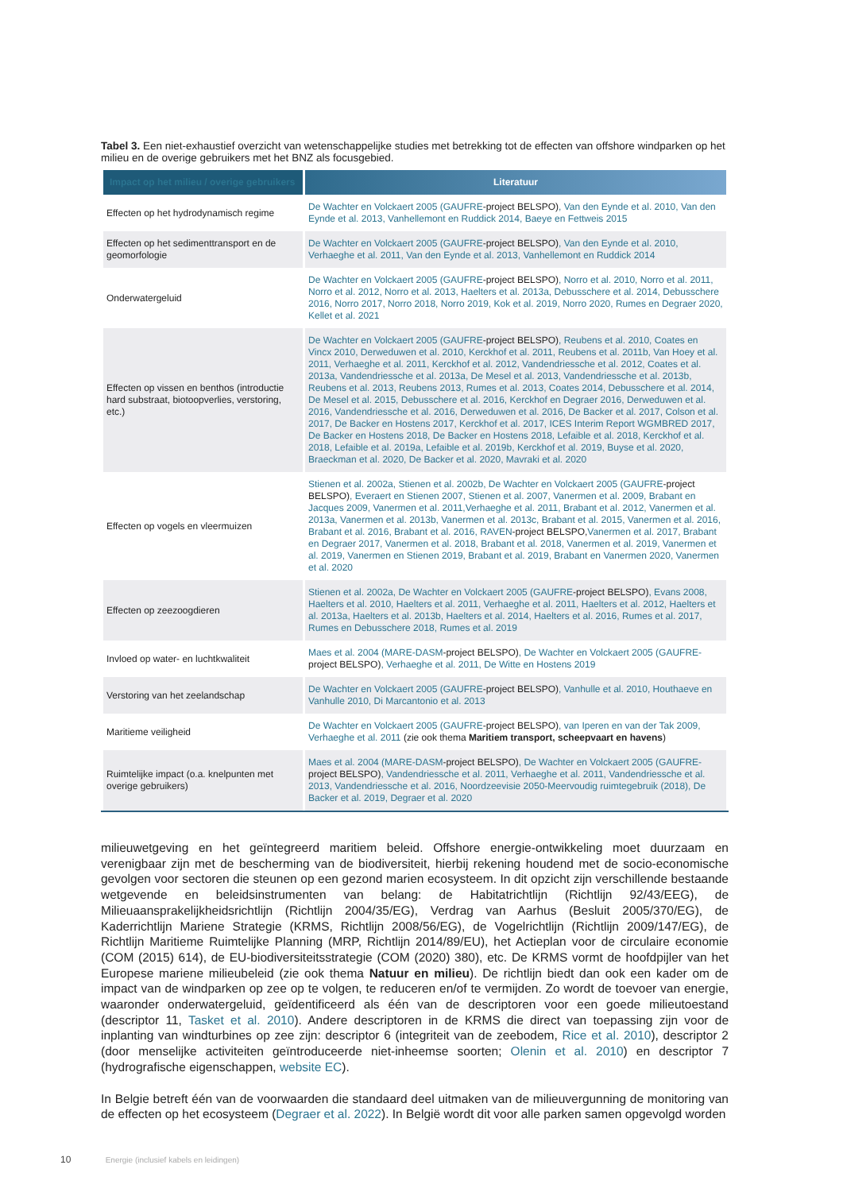Tabel 3. Een niet-exhaustief overzicht van wetenschappelijke studies met betrekking tot de effecten van offshore windparken op het milieu en de overige gebruikers met het BNZ als focusgebied.
| Impact op het milieu / overige gebruikers | Literatuur |
| --- | --- |
| Effecten op het hydrodynamisch regime | De Wachter en Volckaert 2005 (GAUFRE -project BELSPO) , Van den Eynde et al. 2010, Van den Eynde et al. 2013, Vanhellemont en Ruddick 2014, Baeye en Fettweis 2015 |
| Effecten op het sedimenttransport en de geomorfologie | De Wachter en Volckaert 2005 (GAUFRE -project BELSPO) , Van den Eynde et al. 2010, Verhaeghe et al. 2011, Van den Eynde et al. 2013, Vanhellemont en Ruddick 2014 |
| Onderwatergeluid | De Wachter en Volckaert 2005 (GAUFRE -project BELSPO) , Norro et al. 2010, Norro et al. 2011, Norro et al. 2012, Norro et al. 2013, Haelters et al. 2013a, Debusschere et al. 2014, Debusschere 2016, Norro 2017, Norro 2018, Norro 2019, Kok et al. 2019, Norro 2020, Rumes en Degraer 2020, Kellet et al. 2021 |
| Effecten op vissen en benthos (introductie hard substraat, biotoopverlies, verstoring, etc.) | De Wachter en Volckaert 2005 (GAUFRE -project BELSPO) , Reubens et al. 2010, Coates en Vincx 2010, Derweduwen et al. 2010, Kerckhof et al. 2011, Reubens et al. 2011b, Van Hoey et al. 2011, Verhaeghe et al. 2011, Kerckhof et al. 2012, Vandendriessche et al. 2012, Coates et al. 2013a, Vandendriessche et al. 2013a, De Mesel et al. 2013, Vandendriessche et al. 2013b, Reubens et al. 2013, Reubens 2013, Rumes et al. 2013, Coates 2014, Debusschere et al. 2014, De Mesel et al. 2015, Debusschere et al. 2016, Kerckhof en Degraer 2016, Derweduwen et al. 2016, Vandendriessche et al. 2016, Derweduwen et al. 2016, De Backer et al. 2017, Colson et al. 2017, De Backer en Hostens 2017, Kerckhof et al. 2017, ICES Interim Report WGMBRED 2017, De Backer en Hostens 2018, De Backer en Hostens 2018, Lefaible et al. 2018, Kerckhof et al. 2018, Lefaible et al. 2019a, Lefaible et al. 2019b, Kerckhof et al. 2019, Buyse et al. 2020, Braeckman et al. 2020, De Backer et al. 2020, Mavraki et al. 2020 |
| Effecten op vogels en vleermuizen | Stienen et al. 2002a, Stienen et al. 2002b, De Wachter en Volckaert 2005 (GAUFRE -project BELSPO) , Everaert en Stienen 2007, Stienen et al. 2007, Vanermen et al. 2009, Brabant en Jacques 2009, Vanermen et al. 2011,Verhaeghe et al. 2011, Brabant et al. 2012, Vanermen et al. 2013a, Vanermen et al. 2013b, Vanermen et al. 2013c, Brabant et al. 2015, Vanermen et al. 2016, Brabant et al. 2016, Brabant et al. 2016, RAVEN -project BELSPO, Vanermen et al. 2017, Brabant en Degraer 2017, Vanermen et al. 2018, Brabant et al. 2018, Vanermen et al. 2019, Vanermen et al. 2019, Vanermen en Stienen 2019, Brabant et al. 2019, Brabant en Vanermen 2020, Vanermen et al. 2020 |
| Effecten op zeezoogdieren | Stienen et al. 2002a, De Wachter en Volckaert 2005 (GAUFRE -project BELSPO) , Evans 2008, Haelters et al. 2010, Haelters et al. 2011, Verhaeghe et al. 2011, Haelters et al. 2012, Haelters et al. 2013a, Haelters et al. 2013b, Haelters et al. 2014, Haelters et al. 2016, Rumes et al. 2017, Rumes en Debusschere 2018, Rumes et al. 2019 |
| Invloed op water- en luchtkwaliteit | Maes et al. 2004 (MARE-DASM -project BELSPO) , De Wachter en Volckaert 2005 (GAUFRE- project BELSPO) , Verhaeghe et al. 2011, De Witte en Hostens 2019 |
| Verstoring van het zeelandschap | De Wachter en Volckaert 2005 (GAUFRE -project BELSPO) , Vanhulle et al. 2010, Houthaeve en Vanhulle 2010, Di Marcantonio et al. 2013 |
| Maritieme veiligheid | De Wachter en Volckaert 2005 (GAUFRE -project BELSPO) , van Iperen en van der Tak 2009, Verhaeghe et al. 2011 (zie ook thema Maritiem transport, scheepvaart en havens ) |
| Ruimtelijke impact (o.a. knelpunten met overige gebruikers) | Maes et al. 2004 (MARE-DASM -project BELSPO) , De Wachter en Volckaert 2005 (GAUFRE- project BELSPO) , Vandendriessche et al. 2011, Verhaeghe et al. 2011, Vandendriessche et al. 2013, Vandendriessche et al. 2016, Noordzeevisie 2050-Meervoudig ruimtegebruik (2018), De Backer et al. 2019, Degraer et al. 2020 |
milieuwetgeving en het geïntegreerd maritiem beleid. Offshore energie-ontwikkeling moet duurzaam en verenigbaar zijn met de bescherming van de biodiversiteit, hierbij rekening houdend met de socio-economische gevolgen voor sectoren die steunen op een gezond marien ecosysteem. In dit opzicht zijn verschillende bestaande wetgevende en beleidsinstrumenten van belang: de Habitatrichtlijn (Richtlijn 92/43/EEG), de Milieuaansprakelijkheidsrichtlijn (Richtlijn 2004/35/EG), Verdrag van Aarhus (Besluit 2005/370/EG), de Kaderrichtlijn Mariene Strategie (KRMS, Richtlijn 2008/56/EG), de Vogelrichtlijn (Richtlijn 2009/147/EG), de Richtlijn Maritieme Ruimtelijke Planning (MRP, Richtlijn 2014/89/EU), het Actieplan voor de circulaire economie (COM (2015) 614), de EU-biodiversiteitsstrategie (COM (2020) 380), etc. De KRMS vormt de hoofdpijler van het Europese mariene milieubeleid (zie ook thema Natuur en milieu). De richtlijn biedt dan ook een kader om de impact van de windparken op zee op te volgen, te reduceren en/of te vermijden. Zo wordt de toevoer van energie, waaronder onderwatergeluid, geïdentificeerd als één van de descriptoren voor een goede milieutoestand (descriptor 11, Tasket et al. 2010). Andere descriptoren in de KRMS die direct van toepassing zijn voor de inplanting van windturbines op zee zijn: descriptor 6 (integriteit van de zeebodem, Rice et al. 2010), descriptor 2 (door menselijke activiteiten geïntroduceerde niet-inheemse soorten; Olenin et al. 2010) en descriptor 7 (hydrografische eigenschappen, website EC).
In Belgie betreft één van de voorwaarden die standaard deel uitmaken van de milieuvergunning de monitoring van de effecten op het ecosysteem (Degraer et al. 2022). In België wordt dit voor alle parken samen opgevolgd worden
10 Energie (inclusief kabels en leidingen)